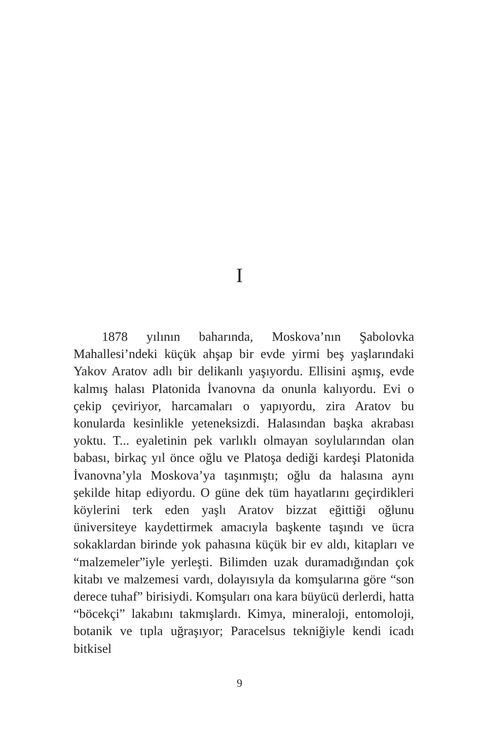I
1878 yılının baharında, Moskova’nın Şabolovka Mahallesi’ndeki küçük ahşap bir evde yirmi beş yaşlarındaki Yakov Aratov adlı bir delikanlı yaşıyordu. Ellisini aşmış, evde kalmış halası Platonida İvanovna da onunla kalıyordu. Evi o çekip çeviriyor, harcamaları o yapıyordu, zira Aratov bu konularda kesinlikle yeteneksizdi. Halasından başka akrabası yoktu. T... eyaletinin pek varlıklı olmayan soylularından olan babası, birkaç yıl önce oğlu ve Platoşa dediği kardeşi Platonida İvanovna’yla Moskova’ya taşınmıştı; oğlu da halasına aynı şekilde hitap ediyordu. O güne dek tüm hayatlarını geçirdikleri köylerini terk eden yaşlı Aratov bizzat eğittiği oğlunu üniversiteye kaydettirmek amacıyla başkente taşındı ve ücra sokaklardan birinde yok pahasına küçük bir ev aldı, kitapları ve “malzemeler”iyle yerleşti. Bilimden uzak duramadığından çok kitabı ve malzemesi vardı, dolayısıyla da komşularına göre “son derece tuhaf” birisiydi. Komşuları ona kara büyücü derlerdi, hatta “böcekçi” lakabını takmışlardı. Kimya, mineraloji, entomoloji, botanik ve tıpla uğraşıyor; Paracelsus tekniğiyle kendi icadı bitkisel
9